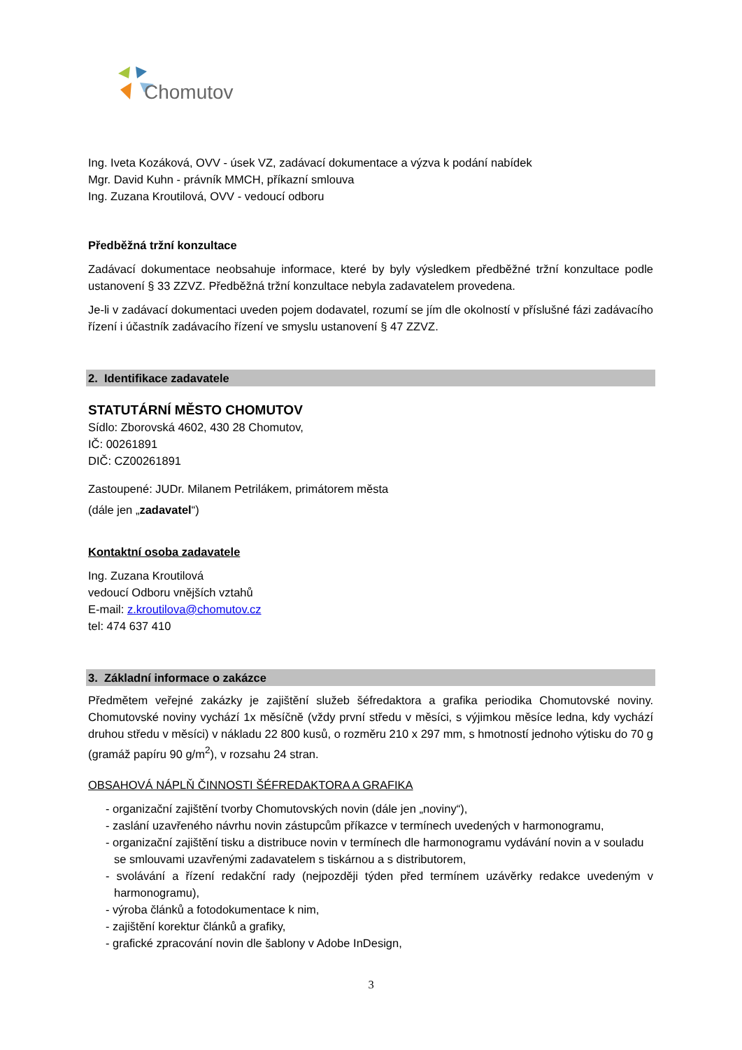Chomutov
Ing. Iveta Kozáková, OVV - úsek VZ, zadávací dokumentace a výzva k podání nabídek
Mgr. David Kuhn - právník MMCH, příkazní smlouva
Ing. Zuzana Kroutilová, OVV - vedoucí odboru
Předběžná tržní konzultace
Zadávací dokumentace neobsahuje informace, které by byly výsledkem předběžné tržní konzultace podle ustanovení § 33 ZZVZ. Předběžná tržní konzultace nebyla zadavatelem provedena.
Je-li v zadávací dokumentaci uveden pojem dodavatel, rozumí se jím dle okolností v příslušné fázi zadávacího řízení i účastník zadávacího řízení ve smyslu ustanovení § 47 ZZVZ.
2. Identifikace zadavatele
STATUTÁRNÍ MĚSTO CHOMUTOV
Sídlo: Zborovská 4602, 430 28 Chomutov,
IČ: 00261891
DIČ: CZ00261891
Zastoupené: JUDr. Milanem Petrilákem, primátorem města
(dále jen „zadavatel“)
Kontaktní osoba zadavatele
Ing. Zuzana Kroutilová
vedoucí Odboru vnějších vztahů
E-mail: z.kroutilova@chomutov.cz
tel: 474 637 410
3. Základní informace o zakázce
Předmětem veřejné zakázky je zajištění služeb šéfredaktora a grafika periodika Chomutovské noviny. Chomutovské noviny vychází 1x měsíčně (vždy první středu v měsíci, s výjimkou měsíce ledna, kdy vychází druhou středu v měsíci) v nákladu 22 800 kusů, o rozměru 210 x 297 mm, s hmotností jednoho výtisku do 70 g (gramáž papíru 90 g/m<sup>2</sup>), v rozsahu 24 stran.
OBSAHOVÁ NÁPLŇ ČINNOSTI ŠÉFREDAKTORA A GRAFIKA
- organizační zajištění tvorby Chomutovských novin (dále jen „noviny“),
- zaslání uzavřeného návrhu novin zástupcům příkazce v termínech uvedených v harmonogramu,
- organizační zajištění tisku a distribuce novin v termínech dle harmonogramu vydávání novin a v souladu se smlouvami uzavřenými zadavatelem s tiskárnou a s distributorem,
- svolávání a řízení redakční rady (nejpozději týden před termínem uzávěrky redakce uvedeným v harmonogramu),
- výroba článků a fotodokumentace k nim,
- zajištění korektur článků a grafiky,
- grafické zpracování novin dle šablony v Adobe InDesign,
3